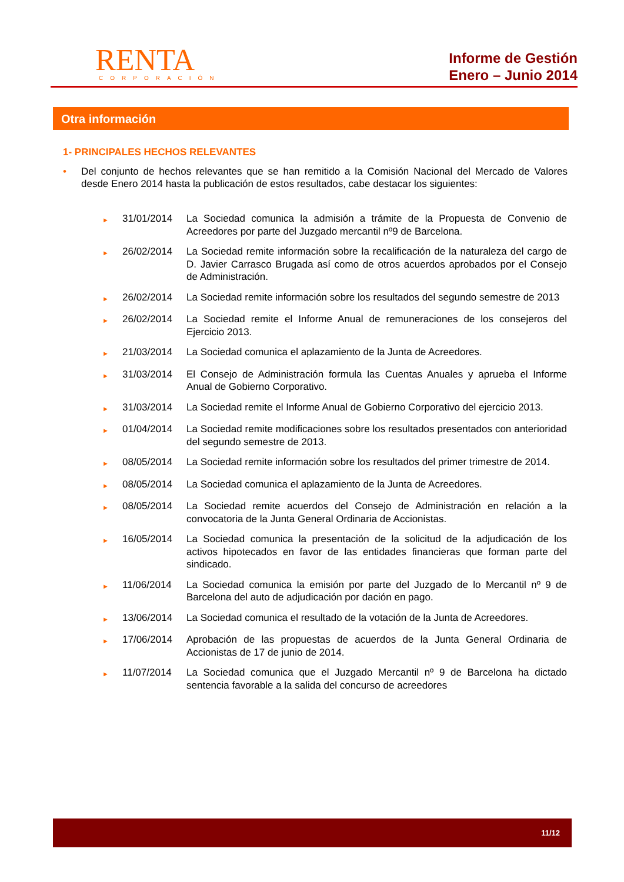RENTA
CORPORACIÓN
Informe de Gestión
Enero – Junio 2014
Otra información
1- PRINCIPALES HECHOS RELEVANTES
• Del conjunto de hechos relevantes que se han remitido a la Comisión Nacional del Mercado de Valores desde Enero 2014 hasta la publicación de estos resultados, cabe destacar los siguientes:
► 31/01/2014 La Sociedad comunica la admisión a trámite de la Propuesta de Convenio de Acreedores por parte del Juzgado mercantil nº9 de Barcelona.
► 26/02/2014 La Sociedad remite información sobre la recalificación de la naturaleza del cargo de D. Javier Carrasco Brugada así como de otros acuerdos aprobados por el Consejo de Administración.
► 26/02/2014 La Sociedad remite información sobre los resultados del segundo semestre de 2013
► 26/02/2014 La Sociedad remite el Informe Anual de remuneraciones de los consejeros del Ejercicio 2013.
► 21/03/2014 La Sociedad comunica el aplazamiento de la Junta de Acreedores.
► 31/03/2014 El Consejo de Administración formula las Cuentas Anuales y aprueba el Informe Anual de Gobierno Corporativo.
► 31/03/2014 La Sociedad remite el Informe Anual de Gobierno Corporativo del ejercicio 2013.
► 01/04/2014 La Sociedad remite modificaciones sobre los resultados presentados con anterioridad del segundo semestre de 2013.
► 08/05/2014 La Sociedad remite información sobre los resultados del primer trimestre de 2014.
► 08/05/2014 La Sociedad comunica el aplazamiento de la Junta de Acreedores.
► 08/05/2014 La Sociedad remite acuerdos del Consejo de Administración en relación a la convocatoria de la Junta General Ordinaria de Accionistas.
► 16/05/2014 La Sociedad comunica la presentación de la solicitud de la adjudicación de los activos hipotecados en favor de las entidades financieras que forman parte del sindicado.
► 11/06/2014 La Sociedad comunica la emisión por parte del Juzgado de lo Mercantil nº 9 de Barcelona del auto de adjudicación por dación en pago.
► 13/06/2014 La Sociedad comunica el resultado de la votación de la Junta de Acreedores.
► 17/06/2014 Aprobación de las propuestas de acuerdos de la Junta General Ordinaria de Accionistas de 17 de junio de 2014.
► 11/07/2014 La Sociedad comunica que el Juzgado Mercantil nº 9 de Barcelona ha dictado sentencia favorable a la salida del concurso de acreedores
11/12